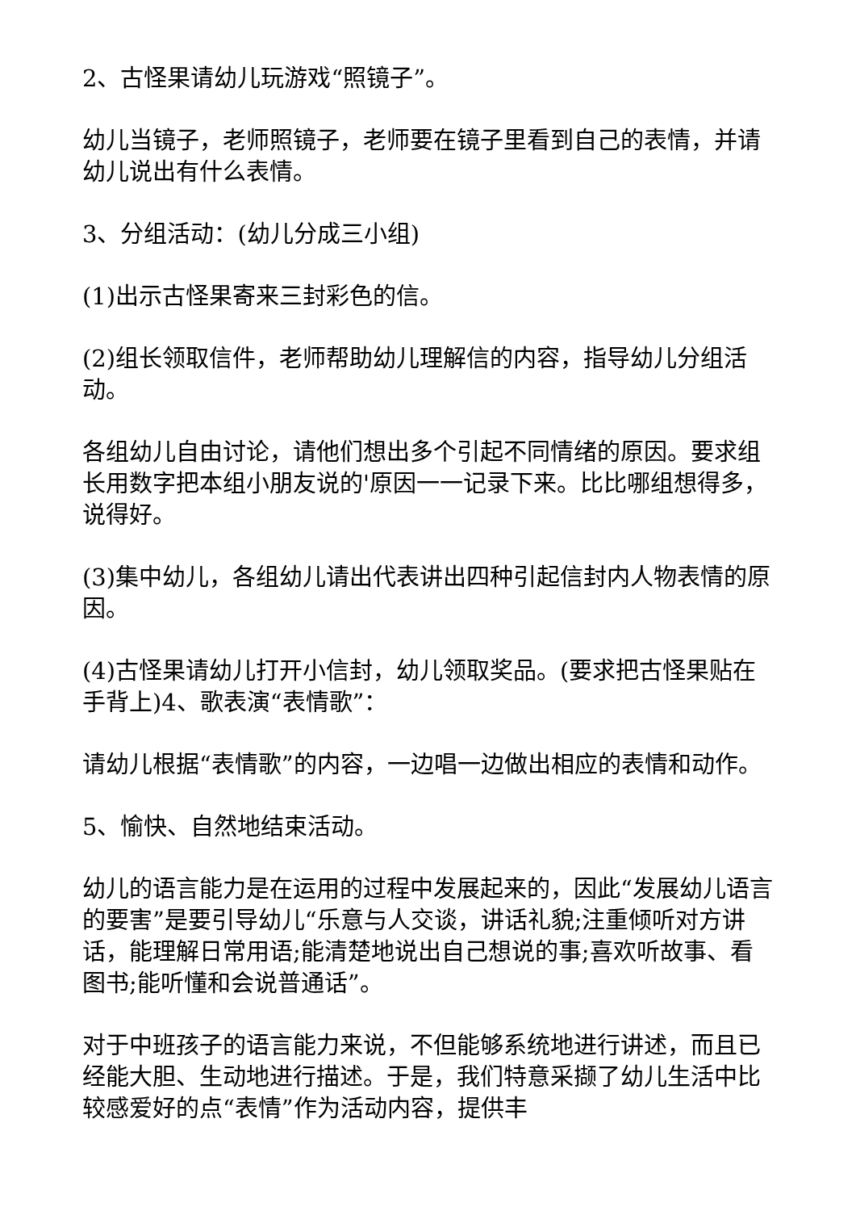2、古怪果请幼儿玩游戏“照镜子”。
幼儿当镜子，老师照镜子，老师要在镜子里看到自己的表情，并请幼儿说出有什么表情。
3、分组活动：(幼儿分成三小组)
(1)出示古怪果寄来三封彩色的信。
(2)组长领取信件，老师帮助幼儿理解信的内容，指导幼儿分组活动。
各组幼儿自由讨论，请他们想出多个引起不同情绪的原因。要求组长用数字把本组小朋友说的'原因一一记录下来。比比哪组想得多，说得好。
(3)集中幼儿，各组幼儿请出代表讲出四种引起信封内人物表情的原因。
(4)古怪果请幼儿打开小信封，幼儿领取奖品。(要求把古怪果贴在手背上)4、歌表演“表情歌”：
请幼儿根据“表情歌”的内容，一边唱一边做出相应的表情和动作。
5、愉快、自然地结束活动。
幼儿的语言能力是在运用的过程中发展起来的，因此“发展幼儿语言的要害”是要引导幼儿“乐意与人交谈，讲话礼貌;注重倾听对方讲话，能理解日常用语;能清楚地说出自己想说的事;喜欢听故事、看图书;能听懂和会说普通话”。
对于中班孩子的语言能力来说，不但能够系统地进行讲述，而且已经能大胆、生动地进行描述。于是，我们特意采撷了幼儿生活中比较感爱好的点“表情”作为活动内容，提供丰